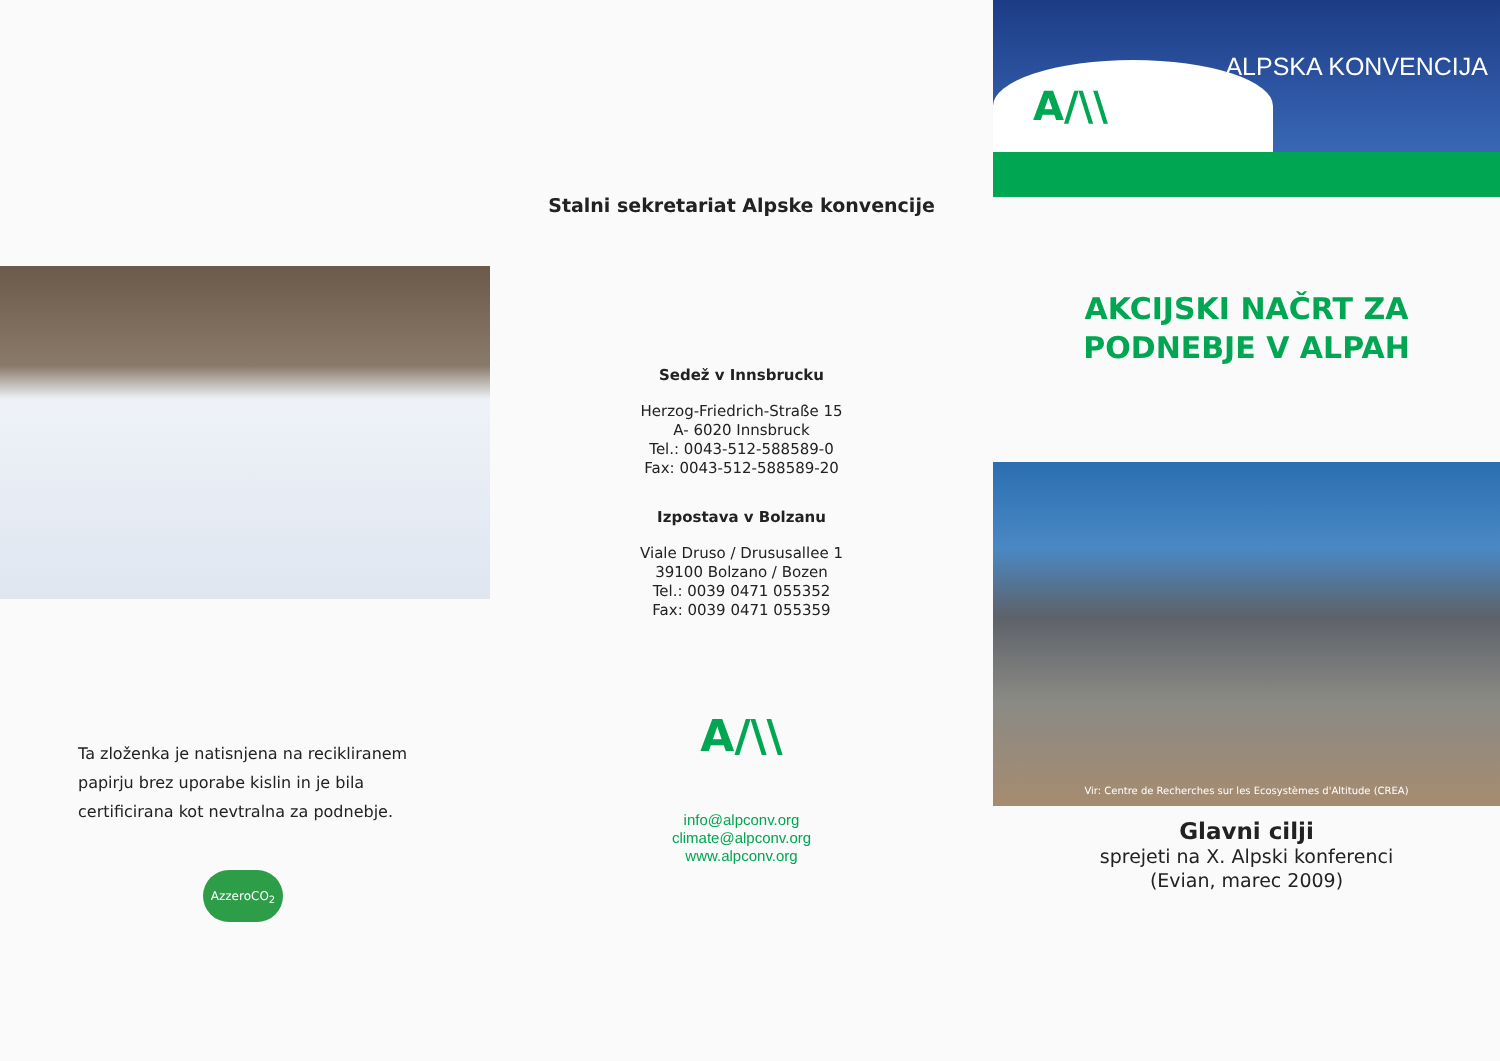Ta zloženka je natisnjena na recikliranem papirju brez uporabe kislin in je bila certificirana kot nevtralna za podnebje.
AzzeroCO<sub>2</sub>
Stalni sekretariat Alpske konvencije
Sedež v Innsbrucku
Herzog-Friedrich-Straße 15
A- 6020 Innsbruck
Tel.: 0043-512-588589-0
Fax: 0043-512-588589-20
Izpostava v Bolzanu
Viale Druso / Drususallee 1
39100 Bolzano / Bozen
Tel.: 0039 0471 055352
Fax: 0039 0471 055359
A/\\
info@alpconv.org
climate@alpconv.org
www.alpconv.org
A/\\ ALPSKA KONVENCIJA
AKCIJSKI NAČRT ZA
PODNEBJE V ALPAH
Vir: Centre de Recherches sur les Ecosystèmes d'Altitude (CREA)
Glavni cilji
sprejeti na X. Alpski konferenci
(Evian, marec 2009)